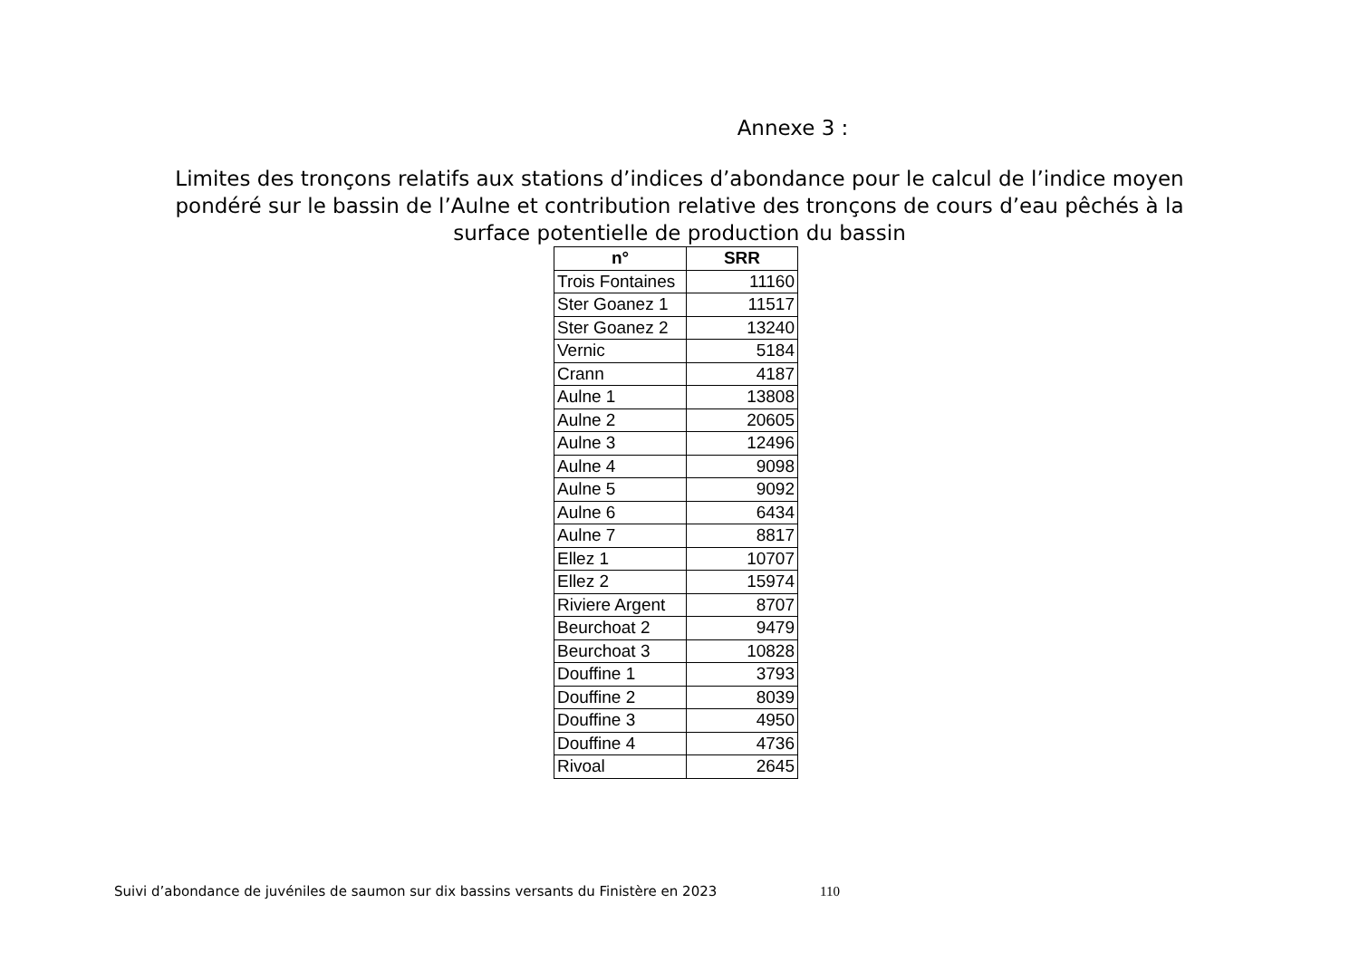Annexe 3 :
Limites des tronçons relatifs aux stations d’indices d’abondance pour le calcul de l’indice moyen pondéré sur le bassin de l’Aulne et contribution relative des tronçons de cours d’eau pêchés à la surface potentielle de production du bassin
| n° | SRR |
| --- | --- |
| Trois Fontaines | 11160 |
| Ster Goanez 1 | 11517 |
| Ster Goanez 2 | 13240 |
| Vernic | 5184 |
| Crann | 4187 |
| Aulne 1 | 13808 |
| Aulne 2 | 20605 |
| Aulne 3 | 12496 |
| Aulne 4 | 9098 |
| Aulne 5 | 9092 |
| Aulne 6 | 6434 |
| Aulne 7 | 8817 |
| Ellez 1 | 10707 |
| Ellez 2 | 15974 |
| Riviere Argent | 8707 |
| Beurchoat 2 | 9479 |
| Beurchoat 3 | 10828 |
| Douffine 1 | 3793 |
| Douffine 2 | 8039 |
| Douffine 3 | 4950 |
| Douffine 4 | 4736 |
| Rivoal | 2645 |
Suivi d’abondance de juvéniles de saumon sur dix bassins versants du Finistère en 2023
110